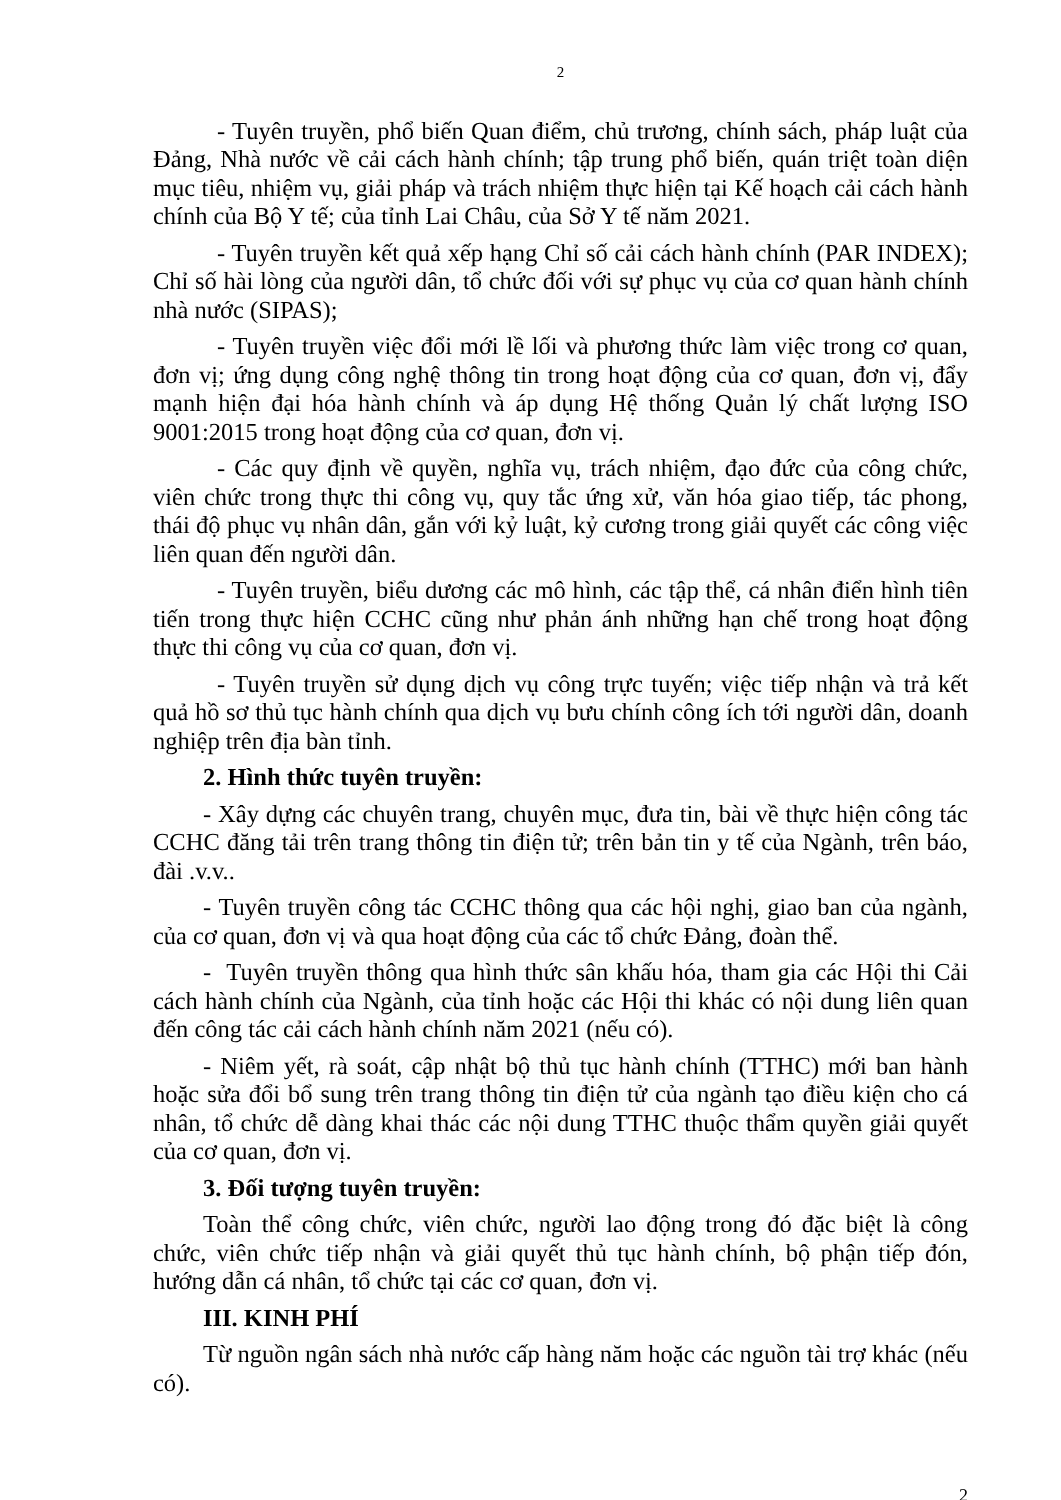2
- Tuyên truyền, phổ biến Quan điểm, chủ trương, chính sách, pháp luật của Đảng, Nhà nước về cải cách hành chính; tập trung phổ biến, quán triệt toàn diện mục tiêu, nhiệm vụ, giải pháp và trách nhiệm thực hiện tại Kế hoạch cải cách hành chính của Bộ Y tế; của tỉnh Lai Châu, của Sở Y tế năm 2021.
- Tuyên truyền kết quả xếp hạng Chỉ số cải cách hành chính (PAR INDEX); Chỉ số hài lòng của người dân, tổ chức đối với sự phục vụ của cơ quan hành chính nhà nước (SIPAS);
- Tuyên truyền việc đổi mới lề lối và phương thức làm việc trong cơ quan, đơn vị; ứng dụng công nghệ thông tin trong hoạt động của cơ quan, đơn vị, đẩy mạnh hiện đại hóa hành chính và áp dụng Hệ thống Quản lý chất lượng ISO 9001:2015 trong hoạt động của cơ quan, đơn vị.
- Các quy định về quyền, nghĩa vụ, trách nhiệm, đạo đức của công chức, viên chức trong thực thi công vụ, quy tắc ứng xử, văn hóa giao tiếp, tác phong, thái độ phục vụ nhân dân, gắn với kỷ luật, kỷ cương trong giải quyết các công việc liên quan đến người dân.
- Tuyên truyền, biểu dương các mô hình, các tập thể, cá nhân điển hình tiên tiến trong thực hiện CCHC cũng như phản ánh những hạn chế trong hoạt động thực thi công vụ của cơ quan, đơn vị.
- Tuyên truyền sử dụng dịch vụ công trực tuyến; việc tiếp nhận và trả kết quả hồ sơ thủ tục hành chính qua dịch vụ bưu chính công ích tới người dân, doanh nghiệp trên địa bàn tỉnh.
2. Hình thức tuyên truyền:
- Xây dựng các chuyên trang, chuyên mục, đưa tin, bài về thực hiện công tác CCHC đăng tải trên trang thông tin điện tử; trên bản tin y tế của Ngành, trên báo, đài .v.v..
- Tuyên truyền công tác CCHC thông qua các hội nghị, giao ban của ngành, của cơ quan, đơn vị và qua hoạt động của các tổ chức Đảng, đoàn thể.
- Tuyên truyền thông qua hình thức sân khấu hóa, tham gia các Hội thi Cải cách hành chính của Ngành, của tỉnh hoặc các Hội thi khác có nội dung liên quan đến công tác cải cách hành chính năm 2021 (nếu có).
- Niêm yết, rà soát, cập nhật bộ thủ tục hành chính (TTHC) mới ban hành hoặc sửa đổi bổ sung trên trang thông tin điện tử của ngành tạo điều kiện cho cá nhân, tổ chức dễ dàng khai thác các nội dung TTHC thuộc thẩm quyền giải quyết của cơ quan, đơn vị.
3. Đối tượng tuyên truyền:
Toàn thể công chức, viên chức, người lao động trong đó đặc biệt là công chức, viên chức tiếp nhận và giải quyết thủ tục hành chính, bộ phận tiếp đón, hướng dẫn cá nhân, tổ chức tại các cơ quan, đơn vị.
III. KINH PHÍ
Từ nguồn ngân sách nhà nước cấp hàng năm hoặc các nguồn tài trợ khác (nếu có).
2